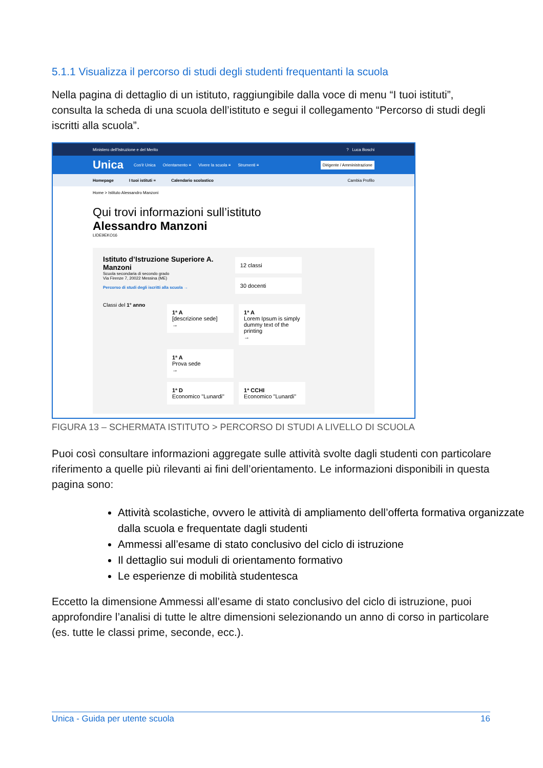5.1.1 Visualizza il percorso di studi degli studenti frequentanti la scuola
Nella pagina di dettaglio di un istituto, raggiungibile dalla voce di menu “I tuoi istituti”, consulta la scheda di una scuola dell’istituto e segui il collegamento “Percorso di studi degli iscritti alla scuola”.
Ministero dell'Istruzione e del Merito? Luca Boschi
Unica Cos'è Unica Orientamento ≡ Vivere la scuola ≡ Strumenti ≡ Dirigente / Amministrazione
Homepage I tuoi istituti ≡ Calendario scolastico Cambia Profilo
Home > Istituto Alessandro Manzoni
Qui trovi informazioni sull’istituto
Alessandro Manzoni
LIDE9EKO16
Istituto d’Istruzione Superiore A. Manzoni
Scuola secondaria di secondo grado
Via Firenze 7, 20022 Messina (ME)
Percorso di studi degli iscritti alla scuola →
12 classi 30 docenti
Classi del 1° anno
1ª A
[descrizione sede]
→ 1ª A
Lorem Ipsum is simply dummy text of the printing
→ 1ª A
Prova sede
→
1ª D
Economico "Lunardi" 1ª CCHI
Economico "Lunardi"
FIGURA 13 – SCHERMATA ISTITUTO > PERCORSO DI STUDI A LIVELLO DI SCUOLA
Puoi così consultare informazioni aggregate sulle attività svolte dagli studenti con particolare riferimento a quelle più rilevanti ai fini dell’orientamento. Le informazioni disponibili in questa pagina sono:
Attività scolastiche, ovvero le attività di ampliamento dell’offerta formativa organizzate dalla scuola e frequentate dagli studenti
Ammessi all’esame di stato conclusivo del ciclo di istruzione
Il dettaglio sui moduli di orientamento formativo
Le esperienze di mobilità studentesca
Eccetto la dimensione Ammessi all’esame di stato conclusivo del ciclo di istruzione, puoi approfondire l’analisi di tutte le altre dimensioni selezionando un anno di corso in particolare (es. tutte le classi prime, seconde, ecc.).
Unica - Guida per utente scuola 16